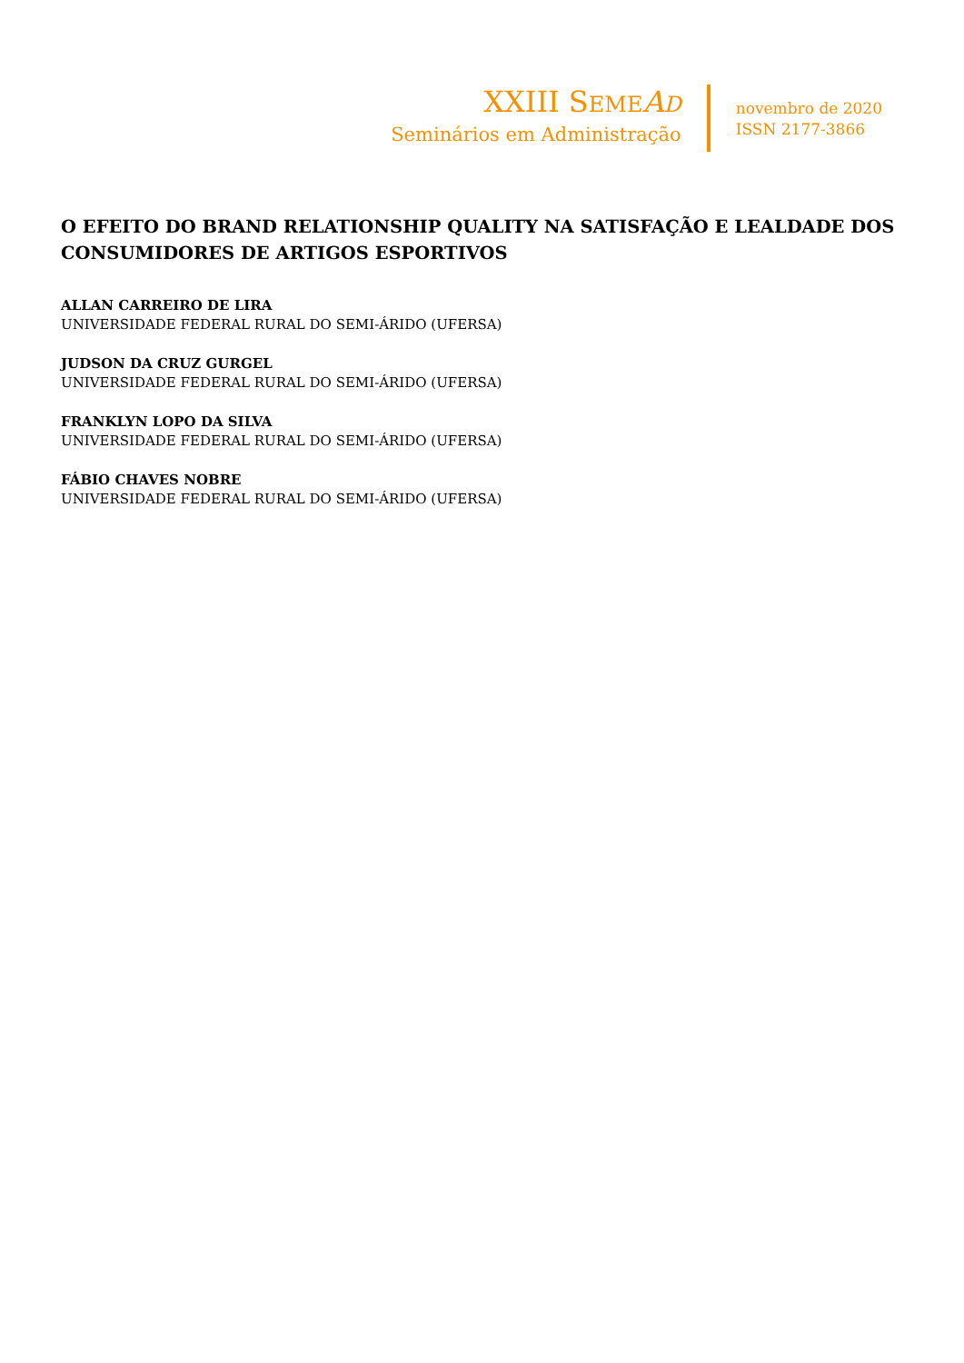XXIII SEME AD
Seminários em Administração
novembro de 2020
ISSN 2177-3866
O EFEITO DO BRAND RELATIONSHIP QUALITY NA SATISFAÇÃO E LEALDADE DOS CONSUMIDORES DE ARTIGOS ESPORTIVOS
ALLAN CARREIRO DE LIRA
UNIVERSIDADE FEDERAL RURAL DO SEMI-ÁRIDO (UFERSA)
JUDSON DA CRUZ GURGEL
UNIVERSIDADE FEDERAL RURAL DO SEMI-ÁRIDO (UFERSA)
FRANKLYN LOPO DA SILVA
UNIVERSIDADE FEDERAL RURAL DO SEMI-ÁRIDO (UFERSA)
FÁBIO CHAVES NOBRE
UNIVERSIDADE FEDERAL RURAL DO SEMI-ÁRIDO (UFERSA)